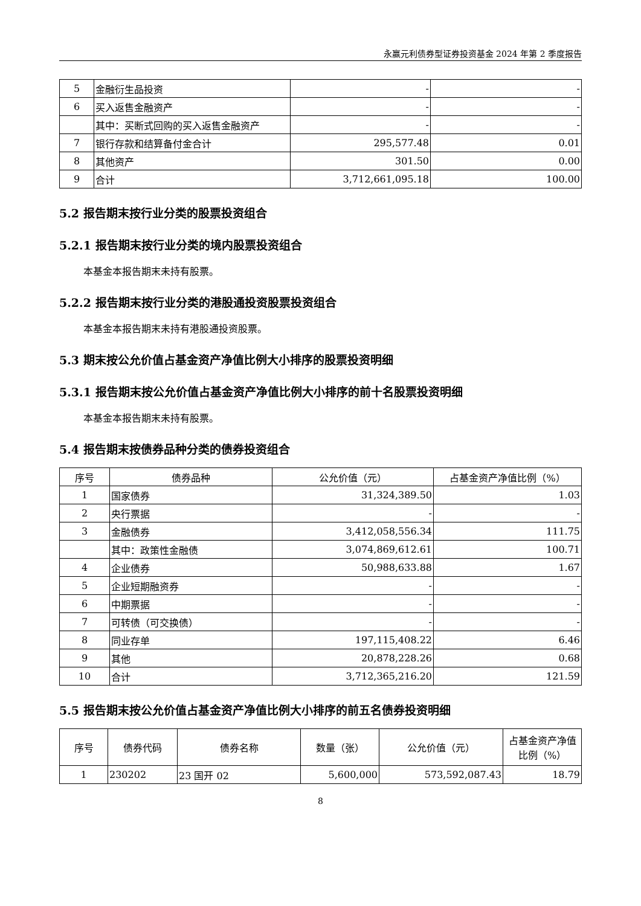永赢元利债券型证券投资基金 2024 年第 2 季度报告
| 5 | 金融衍生品投资 | - | - |
| 6 | 买入返售金融资产 | - | - |
| | 其中：买断式回购的买入返售金融资产 | - | - |
| 7 | 银行存款和结算备付金合计 | 295,577.48 | 0.01 |
| 8 | 其他资产 | 301.50 | 0.00 |
| 9 | 合计 | 3,712,661,095.18 | 100.00 |
5.2 报告期末按行业分类的股票投资组合
5.2.1 报告期末按行业分类的境内股票投资组合
本基金本报告期末未持有股票。
5.2.2 报告期末按行业分类的港股通投资股票投资组合
本基金本报告期末未持有港股通投资股票。
5.3 期末按公允价值占基金资产净值比例大小排序的股票投资明细
5.3.1 报告期末按公允价值占基金资产净值比例大小排序的前十名股票投资明细
本基金本报告期末未持有股票。
5.4 报告期末按债券品种分类的债券投资组合
| 序号 | 债券品种 | 公允价值（元） | 占基金资产净值比例（%） |
| --- | --- | --- | --- |
| 1 | 国家债券 | 31,324,389.50 | 1.03 |
| 2 | 央行票据 | - | - |
| 3 | 金融债券 | 3,412,058,556.34 | 111.75 |
| | 其中：政策性金融债 | 3,074,869,612.61 | 100.71 |
| 4 | 企业债券 | 50,988,633.88 | 1.67 |
| 5 | 企业短期融资券 | - | - |
| 6 | 中期票据 | - | - |
| 7 | 可转债（可交换债） | - | - |
| 8 | 同业存单 | 197,115,408.22 | 6.46 |
| 9 | 其他 | 20,878,228.26 | 0.68 |
| 10 | 合计 | 3,712,365,216.20 | 121.59 |
5.5 报告期末按公允价值占基金资产净值比例大小排序的前五名债券投资明细
| 序号 | 债券代码 | 债券名称 | 数量（张） | 公允价值（元） | 占基金资产净值比例（%） |
| --- | --- | --- | --- | --- | --- |
| 1 | 230202 | 23 国开 02 | 5,600,000 | 573,592,087.43 | 18.79 |
8